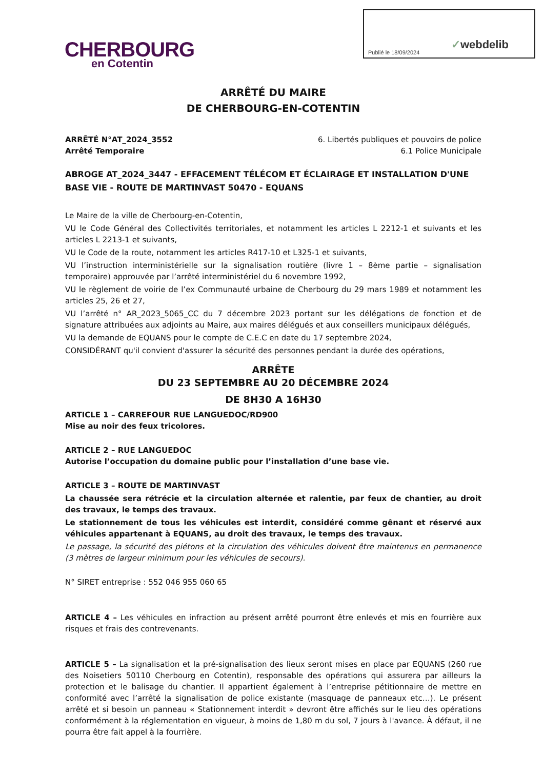Publié le 18/09/2024 ✓webdelib
CHERBOURG
en Cotentin
ARRÊTÉ DU MAIRE
DE CHERBOURG-EN-COTENTIN
ARRÊTÉ N°AT_2024_3552 6. Libertés publiques et pouvoirs de police
Arrêté Temporaire 6.1 Police Municipale
ABROGE AT_2024_3447 - EFFACEMENT TÉLÉCOM ET ÉCLAIRAGE ET INSTALLATION D'UNE BASE VIE - ROUTE DE MARTINVAST 50470 - EQUANS
Le Maire de la ville de Cherbourg-en-Cotentin,
VU le Code Général des Collectivités territoriales, et notamment les articles L 2212-1 et suivants et les articles L 2213-1 et suivants,
VU le Code de la route, notamment les articles R417-10 et L325-1 et suivants,
VU l’instruction interministérielle sur la signalisation routière (livre 1 – 8ème partie – signalisation temporaire) approuvée par l’arrêté interministériel du 6 novembre 1992,
VU le règlement de voirie de l’ex Communauté urbaine de Cherbourg du 29 mars 1989 et notamment les articles 25, 26 et 27,
VU l’arrêté n° AR_2023_5065_CC du 7 décembre 2023 portant sur les délégations de fonction et de signature attribuées aux adjoints au Maire, aux maires délégués et aux conseillers municipaux délégués,
VU la demande de EQUANS pour le compte de C.E.C en date du 17 septembre 2024,
CONSIDÉRANT qu'il convient d'assurer la sécurité des personnes pendant la durée des opérations,
ARRÊTE
DU 23 SEPTEMBRE AU 20 DÉCEMBRE 2024
DE 8H30 A 16H30
ARTICLE 1 – CARREFOUR RUE LANGUEDOC/RD900
Mise au noir des feux tricolores.
ARTICLE 2 – RUE LANGUEDOC
Autorise l’occupation du domaine public pour l’installation d’une base vie.
ARTICLE 3 – ROUTE DE MARTINVAST
La chaussée sera rétrécie et la circulation alternée et ralentie, par feux de chantier, au droit des travaux, le temps des travaux.
Le stationnement de tous les véhicules est interdit, considéré comme gênant et réservé aux véhicules appartenant à EQUANS, au droit des travaux, le temps des travaux.
Le passage, la sécurité des piétons et la circulation des véhicules doivent être maintenus en permanence (3 mètres de largeur minimum pour les véhicules de secours).
N° SIRET entreprise : 552 046 955 060 65
ARTICLE 4 – Les véhicules en infraction au présent arrêté pourront être enlevés et mis en fourrière aux risques et frais des contrevenants.
ARTICLE 5 – La signalisation et la pré-signalisation des lieux seront mises en place par EQUANS (260 rue des Noisetiers 50110 Cherbourg en Cotentin), responsable des opérations qui assurera par ailleurs la protection et le balisage du chantier. Il appartient également à l’entreprise pétitionnaire de mettre en conformité avec l’arrêté la signalisation de police existante (masquage de panneaux etc…). Le présent arrêté et si besoin un panneau « Stationnement interdit » devront être affichés sur le lieu des opérations conformément à la réglementation en vigueur, à moins de 1,80 m du sol, 7 jours à l'avance. À défaut, il ne pourra être fait appel à la fourrière.